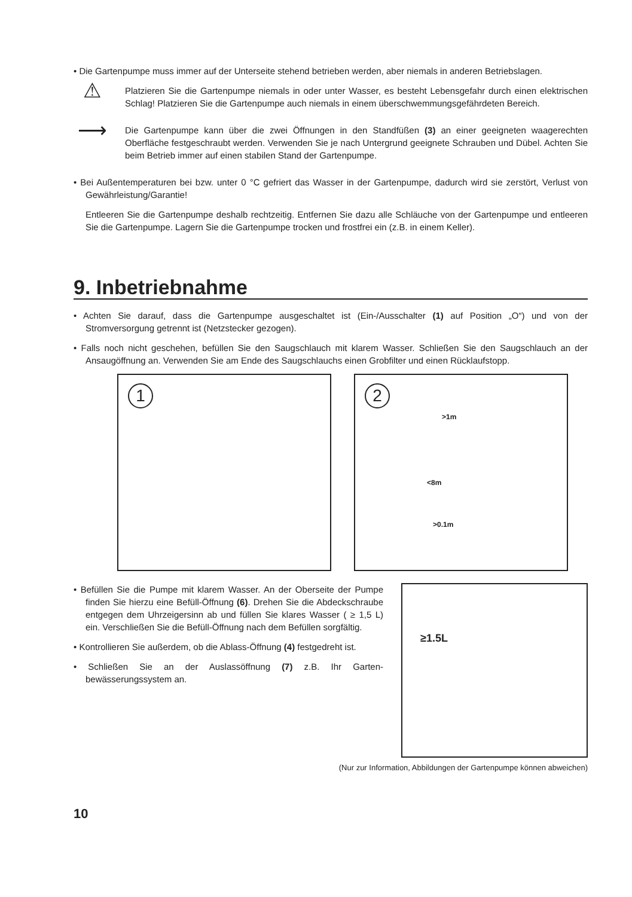• Die Gartenpumpe muss immer auf der Unterseite stehend betrieben werden, aber niemals in anderen Betriebslagen.
⚠
Platzieren Sie die Gartenpumpe niemals in oder unter Wasser, es besteht Lebensgefahr durch einen elektrischen Schlag! Platzieren Sie die Gartenpumpe auch niemals in einem überschwemmungsgefährdeten Bereich.
⟶
Die Gartenpumpe kann über die zwei Öffnungen in den Standfüßen (3) an einer geeigneten waagerechten Oberfläche festgeschraubt werden. Verwenden Sie je nach Untergrund geeignete Schrauben und Dübel. Achten Sie beim Betrieb immer auf einen stabilen Stand der Gartenpumpe.
• Bei Außentemperaturen bei bzw. unter 0 °C gefriert das Wasser in der Gartenpumpe, dadurch wird sie zerstört, Verlust von Gewährleistung/Garantie!
Entleeren Sie die Gartenpumpe deshalb rechtzeitig. Entfernen Sie dazu alle Schläuche von der Gartenpumpe und entleeren Sie die Gartenpumpe. Lagern Sie die Gartenpumpe trocken und frostfrei ein (z.B. in einem Keller).
9. Inbetriebnahme
• Achten Sie darauf, dass die Gartenpumpe ausgeschaltet ist (Ein-/Ausschalter (1) auf Position „O“) und von der Stromversorgung getrennt ist (Netzstecker gezogen).
• Falls noch nicht geschehen, befüllen Sie den Saugschlauch mit klarem Wasser. Schließen Sie den Saugschlauch an der Ansaugöffnung an. Verwenden Sie am Ende des Saugschlauchs einen Grobfilter und einen Rücklaufstopp.
1
2
>1m
<8m
>0.1m
• Befüllen Sie die Pumpe mit klarem Wasser. An der Oberseite der Pumpe finden Sie hierzu eine Befüll-Öffnung (6). Drehen Sie die Abdeckschraube entgegen dem Uhrzeigersinn ab und füllen Sie klares Wasser ( ≥ 1,5 L) ein. Verschließen Sie die Befüll-Öffnung nach dem Befüllen sorgfältig.
• Kontrollieren Sie außerdem, ob die Ablass-Öffnung (4) festgedreht ist.
• Schließen Sie an der Auslassöffnung (7) z.B. Ihr Garten-bewässerungssystem an.
≥1.5L
(Nur zur Information, Abbildungen der Gartenpumpe können abweichen)
10